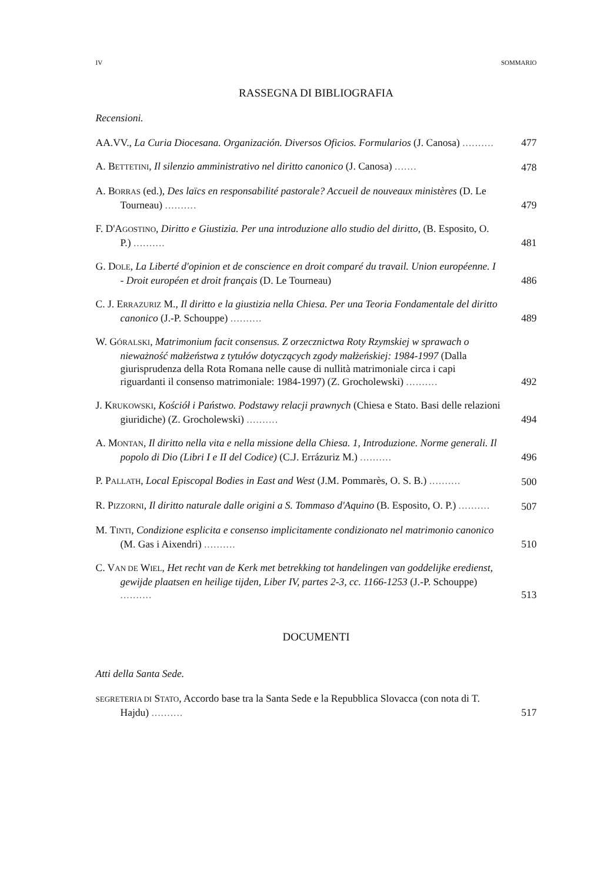IV SOMMARIO
RASSEGNA DI BIBLIOGRAFIA
Recensioni.
AA.VV., La Curia Diocesana. Organización. Diversos Oficios. Formularios (J. Canosa) ..........
477
A. BETTETINI, Il silenzio amministrativo nel diritto canonico (J. Canosa) .......
478
A. BORRAS (ed.), Des laïcs en responsabilité pastorale? Accueil de nouveaux ministères (D. Le Tourneau) ..........
479
F. D'AGOSTINO, Diritto e Giustizia. Per una introduzione allo studio del diritto, (B. Esposito, O. P.) ..........
481
G. DOLE, La Liberté d'opinion et de conscience en droit comparé du travail. Union européenne. I - Droit européen et droit français (D. Le Tourneau)
486
C. J. ERRAZURIZ M., Il diritto e la giustizia nella Chiesa. Per una Teoria Fondamentale del diritto canonico (J.-P. Schouppe) ..........
489
W. GÓRALSKI, Matrimonium facit consensus. Z orzecznictwa Roty Rzymskiej w sprawach o nieważność małżeństwa z tytułów dotyczących zgody małżeńskiej: 1984-1997 (Dalla giurisprudenza della Rota Romana nelle cause di nullità matrimoniale circa i capi riguardanti il consenso matrimoniale: 1984-1997) (Z. Grocholewski) ..........
492
J. KRUKOWSKI, Kościół i Państwo. Podstawy relacji prawnych (Chiesa e Stato. Basi delle relazioni giuridiche) (Z. Grocholewski) ..........
494
A. MONTAN, Il diritto nella vita e nella missione della Chiesa. 1, Introduzione. Norme generali. Il popolo di Dio (Libri I e II del Codice) (C.J. Errázuriz M.) ..........
496
P. PALLATH, Local Episcopal Bodies in East and West (J.M. Pommarès, O. S. B.) ..........
500
R. PIZZORNI, Il diritto naturale dalle origini a S. Tommaso d'Aquino (B. Esposito, O. P.) ..........
507
M. TINTI, Condizione esplicita e consenso implicitamente condizionato nel matrimonio canonico (M. Gas i Aixendri) ..........
510
C. VAN DE WIEL, Het recht van de Kerk met betrekking tot handelingen van goddelijke eredienst, gewijde plaatsen en heilige tijden, Liber IV, partes 2-3, cc. 1166-1253 (J.-P. Schouppe) ..........
513
DOCUMENTI
Atti della Santa Sede.
SEGRETERIA DI STATO, Accordo base tra la Santa Sede e la Repubblica Slovacca (con nota di T. Hajdu) ..........
517